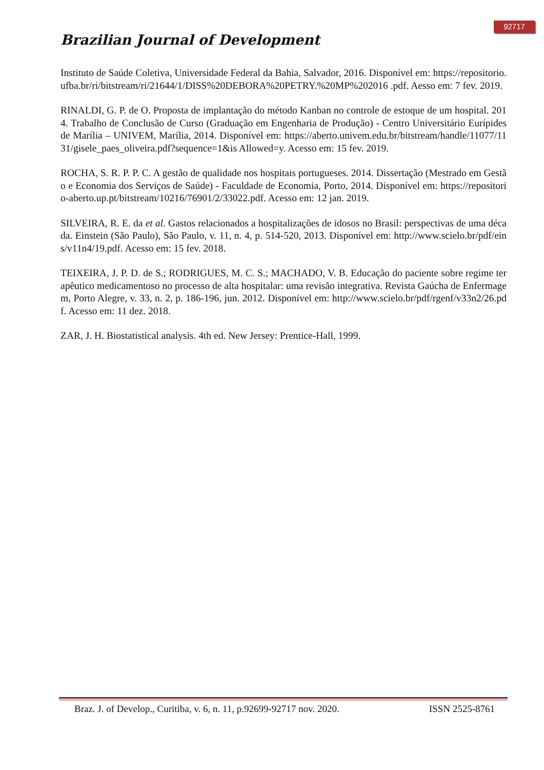92717
Brazilian Journal of Development
Instituto de Saúde Coletiva, Universidade Federal da Bahia, Salvador, 2016. Disponível em: https://repositorio.ufba.br/ri/bitstream/ri/21644/1/DISS%20DEBORA%20PETRY.%20MP%202016 .pdf. Aesso em: 7 fev. 2019.
RINALDI, G. P. de O. Proposta de implantação do método Kanban no controle de estoque de um hospital. 2014. Trabalho de Conclusão de Curso (Graduação em Engenharia de Produção) - Centro Universitário Eurípides de Marília – UNIVEM, Marília, 2014. Disponível em: https://aberto.univem.edu.br/bitstream/handle/11077/1131/gisele_paes_oliveira.pdf?sequence=1&is Allowed=y. Acesso em: 15 fev. 2019.
ROCHA, S. R. P. P. C. A gestão de qualidade nos hospitais portugueses. 2014. Dissertação (Mestrado em Gestão e Economia dos Serviços de Saúde) - Faculdade de Economia, Porto, 2014. Disponível em: https://repositorio-aberto.up.pt/bitstream/10216/76901/2/33022.pdf. Acesso em: 12 jan. 2019.
SILVEIRA, R. E. da et al. Gastos relacionados a hospitalizações de idosos no Brasil: perspectivas de uma década. Einstein (São Paulo), São Paulo, v. 11, n. 4, p. 514-520, 2013. Disponível em: http://www.scielo.br/pdf/eins/v11n4/19.pdf. Acesso em: 15 fev. 2018.
TEIXEIRA, J. P. D. de S.; RODRIGUES, M. C. S.; MACHADO, V. B. Educação do paciente sobre regime terapêutico medicamentoso no processo de alta hospitalar: uma revisão integrativa. Revista Gaúcha de Enfermagem, Porto Alegre, v. 33, n. 2, p. 186-196, jun. 2012. Disponível em: http://www.scielo.br/pdf/rgenf/v33n2/26.pdf. Acesso em: 11 dez. 2018.
ZAR, J. H. Biostatistical analysis. 4th ed. New Jersey: Prentice-Hall, 1999.
Braz. J. of Develop., Curitiba, v. 6, n. 11, p.92699-92717 nov. 2020. ISSN 2525-8761